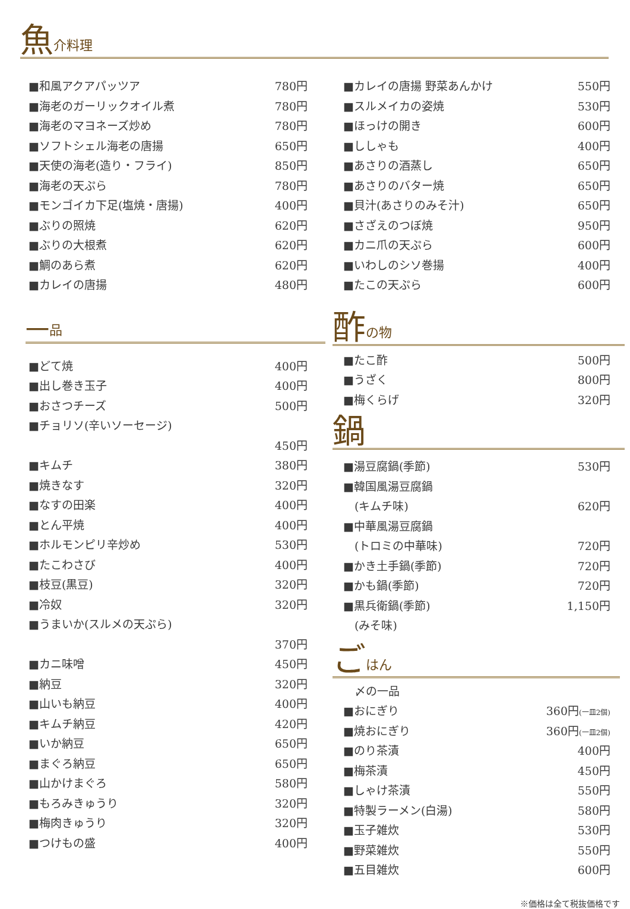魚介料理
| ■和風アクアパッツア | 780円 |
| ■海老のガーリックオイル煮 | 780円 |
| ■海老のマヨネーズ炒め | 780円 |
| ■ソフトシェル海老の唐揚 | 650円 |
| ■天使の海老(造り・フライ) | 850円 |
| ■海老の天ぷら | 780円 |
| ■モンゴイカ下足(塩焼・唐揚) | 400円 |
| ■ぶりの照焼 | 620円 |
| ■ぶりの大根煮 | 620円 |
| ■鯛のあら煮 | 620円 |
| ■カレイの唐揚 | 480円 |
一品
| ■どて焼 | 400円 |
| ■出し巻き玉子 | 400円 |
| ■おさつチーズ | 500円 |
| ■チョリソ(辛いソーセージ) | |
| | 450円 |
| ■キムチ | 380円 |
| ■焼きなす | 320円 |
| ■なすの田楽 | 400円 |
| ■とん平焼 | 400円 |
| ■ホルモンピリ辛炒め | 530円 |
| ■たこわさび | 400円 |
| ■枝豆(黒豆) | 320円 |
| ■冷奴 | 320円 |
| ■うまいか(スルメの天ぷら) | |
| | 370円 |
| ■カニ味噌 | 450円 |
| ■納豆 | 320円 |
| ■山いも納豆 | 400円 |
| ■キムチ納豆 | 420円 |
| ■いか納豆 | 650円 |
| ■まぐろ納豆 | 650円 |
| ■山かけまぐろ | 580円 |
| ■もろみきゅうり | 320円 |
| ■梅肉きゅうり | 320円 |
| ■つけもの盛 | 400円 |
| ■カレイの唐揚 野菜あんかけ | 550円 |
| ■スルメイカの姿焼 | 530円 |
| ■ほっけの開き | 600円 |
| ■ししゃも | 400円 |
| ■あさりの酒蒸し | 650円 |
| ■あさりのバター焼 | 650円 |
| ■貝汁(あさりのみそ汁) | 650円 |
| ■さざえのつぼ焼 | 950円 |
| ■カニ爪の天ぷら | 600円 |
| ■いわしのシソ巻揚 | 400円 |
| ■たこの天ぷら | 600円 |
酢の物
| ■たこ酢 | 500円 |
| ■うざく | 800円 |
| ■梅くらげ | 320円 |
鍋
| ■湯豆腐鍋(季節) | 530円 |
| ■韓国風湯豆腐鍋 | |
| (キムチ味) | 620円 |
| ■中華風湯豆腐鍋 | |
| (トロミの中華味) | 720円 |
| ■かき土手鍋(季節) | 720円 |
| ■かも鍋(季節) | 720円 |
| ■黒兵衛鍋(季節) | 1,150円 |
| (みそ味) | |
ごはん
| 〆の一品 | |
| ■おにぎり | 360円 (一皿2個) |
| ■焼おにぎり | 360円 (一皿2個) |
| ■のり茶漬 | 400円 |
| ■梅茶漬 | 450円 |
| ■しゃけ茶漬 | 550円 |
| ■特製ラーメン(白湯) | 580円 |
| ■玉子雑炊 | 530円 |
| ■野菜雑炊 | 550円 |
| ■五目雑炊 | 600円 |
※価格は全て税抜価格です